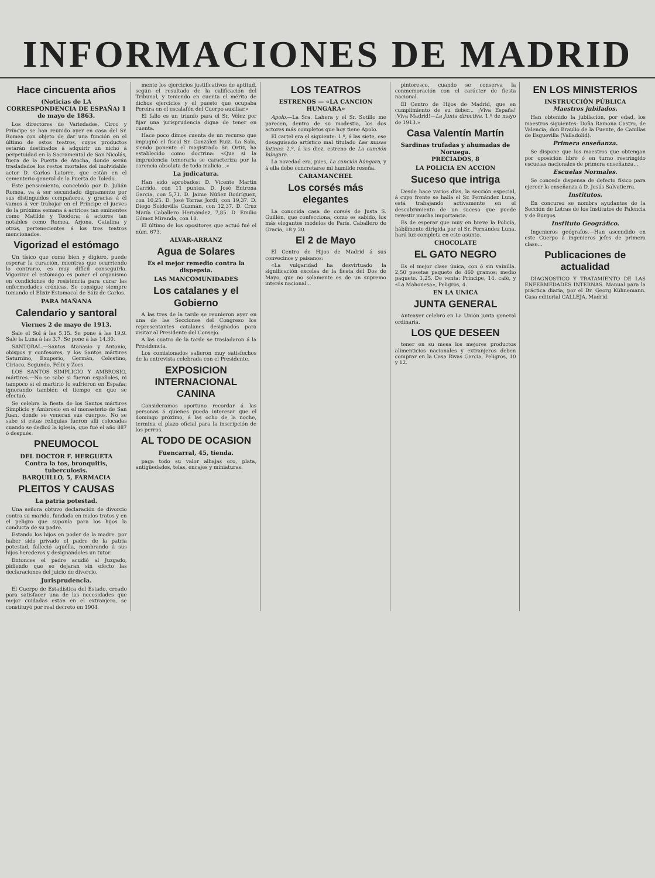INFORMACIONES DE MADRID
Hace cincuenta años
(Noticias de LA CORRESPONDENCIA DE ESPAÑA) 1 de mayo de 1863.
Los directores de Variedades, Circo y Príncipe se han reunido ayer en casa del Sr. Romea con objeto de dar una función en el último de estos teatros, cuyos productos estarán destinados á adquirir un nicho á perpetuidad en la Sacramental de San Nicolás, fuera de la Puerta de Atocha, donde serán trasladados los restos mortales del inolvidable actor D. Carlos Latorre, que están en el cementerio general de la Puerta de Toledo.
Este pensamiento, concebido por D. Julián Romea, va á ser secundado dignamente por sus distinguidos compañeros, y gracias á él vamos á ver trabajar en el Príncipe el jueves de la próxima semana á actrices tan eminentes como Matilde y Teodora; á actores tan notables como Romea, Arjona, Catalina y otros, pertenecientes á los tres teatros mencionados.
Vigorizad el estómago
Un tísico que come bien y digiere, puede esperar la curación, mientras que ocurriendo lo contrario, es muy difícil conseguirla. Vigorizar el estómago es poner el organismo en condiciones de resistencia para curar las enfermedades crónicas. Se consigue siempre tomando el Elixir Estomacal de Sáiz de Carlos.
PARA MAÑANA
Calendario y santoral
Viernes 2 de mayo de 1913.
Sale el Sol á las 5,15. Se pone á las 19,9. Sale la Luna á las 3,7. Se pone á las 14,30.
SANTORAL.—Santos Atanasio y Antonio, obispos y confesores, y los Santos mártires Saturnino, Exuperio, Germán, Celestino, Ciriaco, Segundo, Félix y Zoes.
LOS SANTOS SIMPLICIO Y AMBROSIO, mártires.—No se sabe si fueron españoles, ni tampoco si el martirio lo sufrieron en España; ignorando también el tiempo en que se efectuó.
Se celebra la fiesta de los Santos mártires Simplicio y Ambrosio en el monasterio de San Juan, donde se veneran sus cuerpos. No se sabe si estas reliquias fueron allí colocadas cuando se dedicó la iglesia, que fué el año 887 ó después.
PNEUMOCOL
DEL DOCTOR F. HERGUETA
Contra la tos, bronquitis, tuberculosis.
BARQUILLO, 5, FARMACIA
PLEITOS Y CAUSAS
La patria potestad.
Una señora obtuvo declaración de divorcio contra su marido, fundada en malos tratos y en el peligro que suponía para los hijos la conducta de su padre.
Estando los hijos en poder de la madre, por haber sido privado el padre de la patria potestad, falleció aquélla, nombrando á sus hijos herederos y designándoles un tutor.
Entonces el padre acudió al Juzgado, pidiendo que se dejaran sin efecto las declaraciones del juicio de divorcio.
Jurisprudencia.
El Cuerpo de Estadística del Estado, creado para satisfacer una de las necesidades que mejor cuidadas están en el extranjero, se constituyó por real decreto en 1904.
mente los ejercicios justificativos de aptitud, según el resultado de la calificación del Tribunal, y teniendo en cuenta el mérito de dichos ejercicios y el puesto que ocupaba Pereira en el escalafón del Cuerpo auxiliar.»
El fallo es un triunfo para el Sr. Vélez por fijar una jurisprudencia digna de tener en cuenta.
Hace poco dimos cuenta de un recurso que impugnó el fiscal Sr. González Ruiz. La Sala, siendo ponente el magistrado Sr. Ortiz, ha establecido como doctrina: «Que si la imprudencia temeraria se caracteriza por la carencia absoluta de toda malicia...»
La judicatura.
Han sido aprobados: D. Vicente Martín Garrido, con 11 puntos. D. José Entrena García, con 5,71. D. Jaime Núñez Rodríguez, con 10,25. D. José Torras Jordi, con 19,37. D. Diego Soldevilla Guzmán, con 12,37. D. Cruz María Caballero Hernández, 7,85. D. Emilio Gómez Miranda, con 18.
El último de los opositores que actuó fué el núm. 673.
ALVAR-ARRANZ
Agua de Solares
Es el mejor remedio contra la dispepsia.
LAS MANCOMUNIDADES
Los catalanes y el Gobierno
A las tres de la tarde se reunieron ayer en una de las Secciones del Congreso los representantes catalanes designados para visitar al Presidente del Consejo.
A las cuatro de la tarde se trasladaron á la Presidencia.
Los comisionados salieron muy satisfechos de la entrevista celebrada con el Presidente.
EXPOSICION INTERNACIONAL CANINA
Consideramos oportuno recordar á las personas á quienes pueda interesar que el domingo próximo, á las ocho de la noche, termina el plazo oficial para la inscripción de los perros.
AL TODO DE OCASION
Fuencarral, 45, tienda.
paga todo su valor alhajas oro, plata, antigüedades, telas, encajes y miniaturas.
LOS TEATROS
ESTRENOS — «LA CANCION HUNGARA»
Apolo.—La Sra. Lahera y el Sr. Sotillo me parecen, dentro de su modestia, los dos actores más completos que hoy tiene Apolo.
El cartel era el siguiente: 1.º, á las siete, ese desaguisado artístico mal titulado Las musas latinas; 2.º, á las diez, estreno de La canción húngara.
La novedad era, pues, La canción húngara, y á ella debe concretarse mi humilde reseña.
CARAMANCHEL
Los corsés más elegantes
La conocida casa de corsés de Justa S. Guillén, que confecciona, como es sabido, los más elegantes modelos de París. Caballero de Gracia, 18 y 20.
El 2 de Mayo
El Centro de Hijos de Madrid á sus convecinos y paisanos:
«La vulgaridad ha desvirtuado la significación excelsa de la fiesta del Dos de Mayo, que no solamente es de un supremo interés nacional...
pintoresco, cuando se conserva la conmemoración con el carácter de fiesta nacional.
El Centro de Hijos de Madrid, que en cumplimiento de su deber... ¡Viva España! ¡Viva Madrid!—La Junta directiva. 1.º de mayo de 1913.»
Casa Valentín Martín
Sardinas trufadas y ahumadas de Noruega.
PRECIADOS, 8
LA POLICIA EN ACCION
Suceso que intriga
Desde hace varios días, la sección especial, á cuyo frente se halla el Sr. Fernández Luna, está trabajando activamente en el descubrimiento de un suceso que puede revestir mucha importancia.
Es de esperar que muy en breve la Policía, hábilmente dirigida por el Sr. Fernández Luna, hará luz completa en este asunto.
CHOCOLATE
EL GATO NEGRO
Es el mejor clase única, con ó sin vainilla. 2,50 pesetas paquete de 460 gramos; medio paquete, 1,25. De venta: Príncipe, 14, café, y «La Mahonesa», Peligros, 4.
EN LA UNICA
JUNTA GENERAL
Anteayer celebró en La Unión junta general ordinaria.
LOS QUE DESEEN
tener en su mesa los mejores productos alimenticios nacionales y extranjeros deben comprar en la Casa Rivas García, Peligros, 10 y 12.
EN LOS MINISTERIOS
INSTRUCCIÓN PÚBLICA
Maestros jubilados.
Han obtenido la jubilación, por edad, los maestros siguientes: Doña Ramona Castro, de Valencia; don Braulio de la Fuente, de Canillas de Esguevilla (Valladolid).
Primera enseñanza.
Se dispone que los maestros que obtengan por oposición libre ó en turno restringido escuelas nacionales de primera enseñanza...
Escuelas Normales.
Se concede dispensa de defecto físico para ejercer la enseñanza á D. Jesús Salvatierra.
Institutos.
En concurso se nombra ayudantes de la Sección de Letras de los Institutos de Palencia y de Burgos.
Instituto Geográfico.
Ingenieros geógrafos.—Han ascendido en este Cuerpo á ingenieros jefes de primera clase...
Publicaciones de actualidad
DIAGNOSTICO Y TRATAMIENTO DE LAS ENFERMEDADES INTERNAS. Manual para la práctica diaria, por el Dr. Georg Kühnemann. Casa editorial CALLEJA, Madrid.